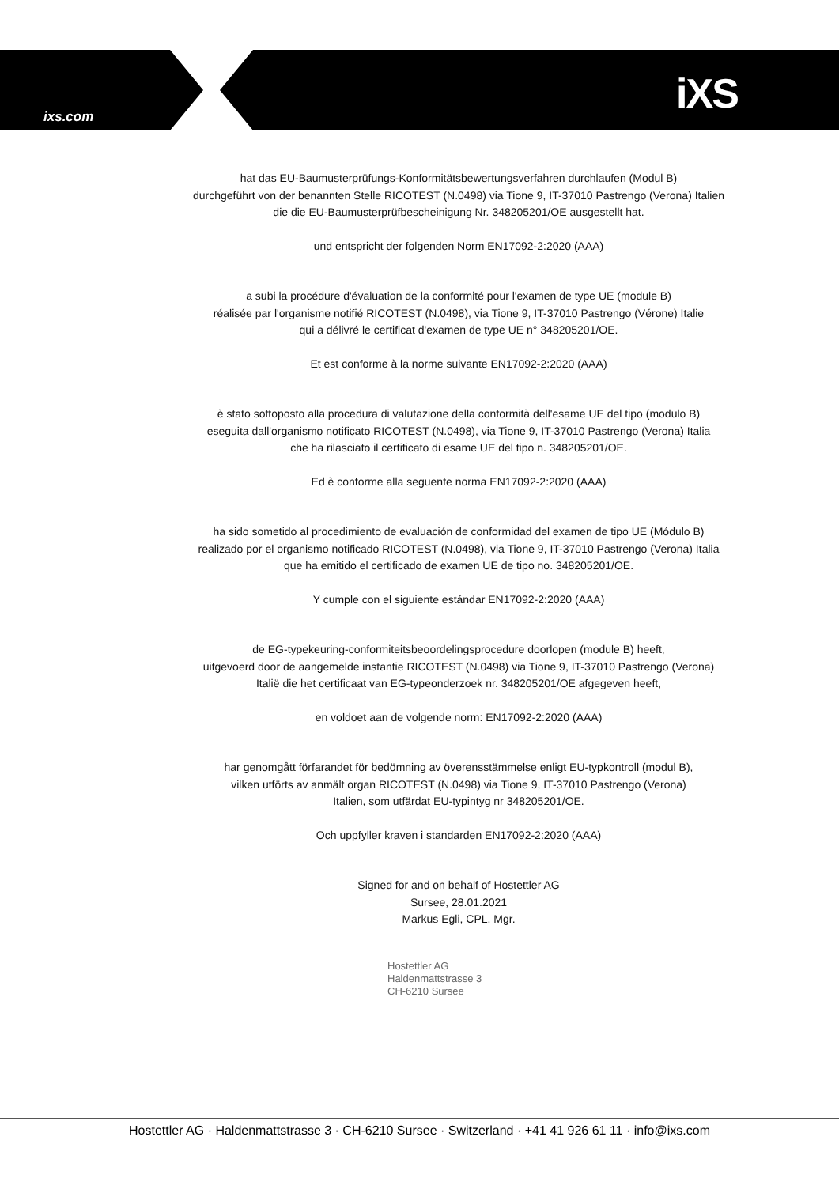ixs.com iXS
hat das EU-Baumusterprüfungs-Konformitätsbewertungsverfahren durchlaufen (Modul B)
durchgeführt von der benannten Stelle RICOTEST (N.0498) via Tione 9, IT-37010 Pastrengo (Verona) Italien
die die EU-Baumusterprüfbescheinigung Nr. 348205201/OE ausgestellt hat.
und entspricht der folgenden Norm EN17092-2:2020 (AAA)
a subi la procédure d'évaluation de la conformité pour l'examen de type UE (module B)
réalisée par l'organisme notifié RICOTEST (N.0498), via Tione 9, IT-37010 Pastrengo (Vérone) Italie
qui a délivré le certificat d'examen de type UE n° 348205201/OE.
Et est conforme à la norme suivante EN17092-2:2020 (AAA)
è stato sottoposto alla procedura di valutazione della conformità dell'esame UE del tipo (modulo B)
eseguita dall'organismo notificato RICOTEST (N.0498), via Tione 9, IT-37010 Pastrengo (Verona) Italia
che ha rilasciato il certificato di esame UE del tipo n. 348205201/OE.
Ed è conforme alla seguente norma EN17092-2:2020 (AAA)
ha sido sometido al procedimiento de evaluación de conformidad del examen de tipo UE (Módulo B)
realizado por el organismo notificado RICOTEST (N.0498), via Tione 9, IT-37010 Pastrengo (Verona) Italia
que ha emitido el certificado de examen UE de tipo no. 348205201/OE.
Y cumple con el siguiente estándar EN17092-2:2020 (AAA)
de EG-typekeuring-conformiteitsbeoordelingsprocedure doorlopen (module B) heeft,
uitgevoerd door de aangemelde instantie RICOTEST (N.0498) via Tione 9, IT-37010 Pastrengo (Verona)
Italië die het certificaat van EG-typeonderzoek nr. 348205201/OE afgegeven heeft,
en voldoet aan de volgende norm: EN17092-2:2020 (AAA)
har genomgått förfarandet för bedömning av överensstämmelse enligt EU-typkontroll (modul B),
vilken utförts av anmält organ RICOTEST (N.0498) via Tione 9, IT-37010 Pastrengo (Verona)
Italien, som utfärdat EU-typintyg nr 348205201/OE.
Och uppfyller kraven i standarden EN17092-2:2020 (AAA)
Signed for and on behalf of Hostettler AG
Sursee, 28.01.2021
Markus Egli, CPL. Mgr.
Hostettler AG
Haldenmattstrasse 3
CH-6210 Sursee
Hostettler AG · Haldenmattstrasse 3 · CH-6210 Sursee · Switzerland · +41 41 926 61 11 · info@ixs.com